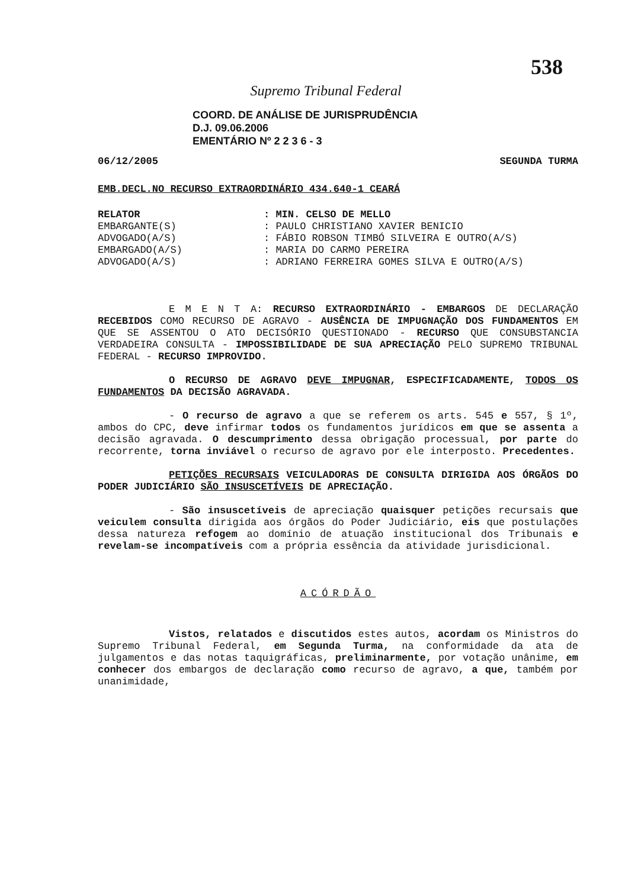538
Supremo Tribunal Federal
COORD. DE ANÁLISE DE JURISPRUDÊNCIA
D.J. 09.06.2006
EMENTÁRIO Nº 2 2 3 6 - 3
06/12/2005 SEGUNDA TURMA
EMB.DECL.NO RECURSO EXTRAORDINÁRIO 434.640-1 CEARÁ
RELATOR: MIN. CELSO DE MELLO
EMBARGANTE(S): PAULO CHRISTIANO XAVIER BENICIO
ADVOGADO(A/S): FÁBIO ROBSON TIMBÓ SILVEIRA E OUTRO(A/S)
EMBARGADO(A/S): MARIA DO CARMO PEREIRA
ADVOGADO(A/S): ADRIANO FERREIRA GOMES SILVA E OUTRO(A/S)
E M E N T A: RECURSO EXTRAORDINÁRIO - EMBARGOS DE DECLARAÇÃO RECEBIDOS COMO RECURSO DE AGRAVO - AUSÊNCIA DE IMPUGNAÇÃO DOS FUNDAMENTOS EM QUE SE ASSENTOU O ATO DECISÓRIO QUESTIONADO - RECURSO QUE CONSUBSTANCIA VERDADEIRA CONSULTA - IMPOSSIBILIDADE DE SUA APRECIAÇÃO PELO SUPREMO TRIBUNAL FEDERAL - RECURSO IMPROVIDO.
O RECURSO DE AGRAVO DEVE IMPUGNAR, ESPECIFICADAMENTE, TODOS OS FUNDAMENTOS DA DECISÃO AGRAVADA.
- O recurso de agravo a que se referem os arts. 545 e 557, § 1º, ambos do CPC, deve infirmar todos os fundamentos jurídicos em que se assenta a decisão agravada. O descumprimento dessa obrigação processual, por parte do recorrente, torna inviável o recurso de agravo por ele interposto. Precedentes.
PETIÇÕES RECURSAIS VEICULADORAS DE CONSULTA DIRIGIDA AOS ÓRGÃOS DO PODER JUDICIÁRIO SÃO INSUSCETÍVEIS DE APRECIAÇÃO.
- São insuscetíveis de apreciação quaisquer petições recursais que veiculem consulta dirigida aos órgãos do Poder Judiciário, eis que postulações dessa natureza refogem ao domínio de atuação institucional dos Tribunais e revelam-se incompatíveis com a própria essência da atividade jurisdicional.
ACÓRDÃO
Vistos, relatados e discutidos estes autos, acordam os Ministros do Supremo Tribunal Federal, em Segunda Turma, na conformidade da ata de julgamentos e das notas taquigráficas, preliminarmente, por votação unânime, em conhecer dos embargos de declaração como recurso de agravo, a que, também por unanimidade,